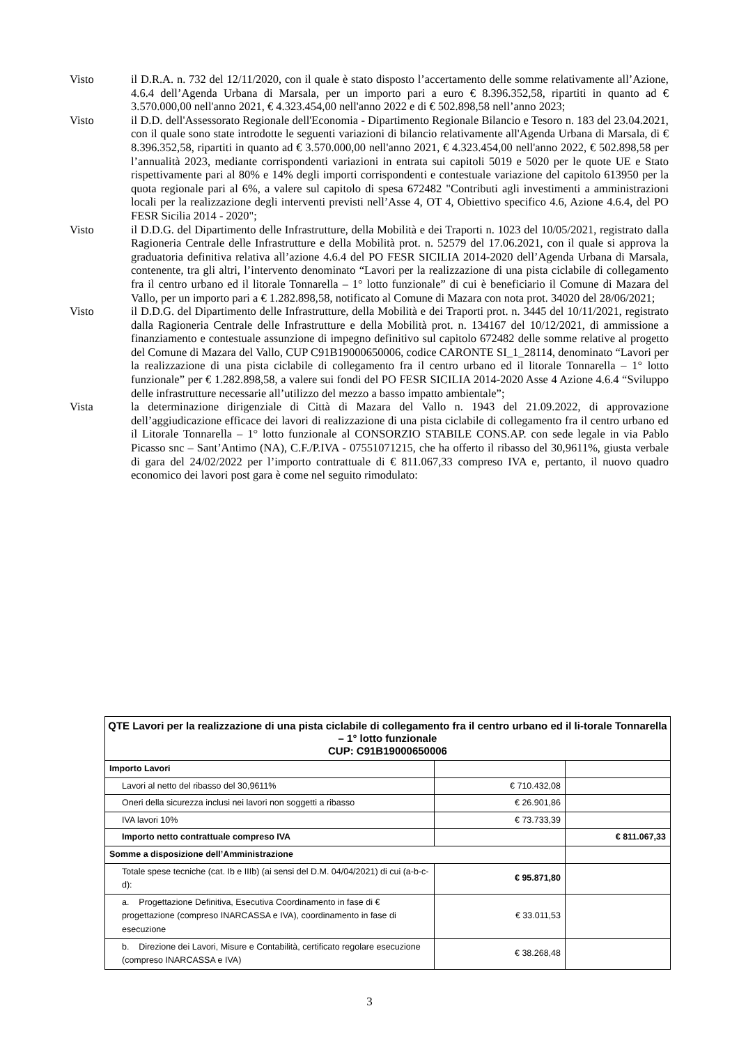Visto il D.R.A. n. 732 del 12/11/2020, con il quale è stato disposto l’accertamento delle somme relativamente all’Azione, 4.6.4 dell’Agenda Urbana di Marsala, per un importo pari a euro € 8.396.352,58, ripartiti in quanto ad € 3.570.000,00 nell'anno 2021, € 4.323.454,00 nell'anno 2022 e di € 502.898,58 nell’anno 2023;
Visto il D.D. dell'Assessorato Regionale dell'Economia - Dipartimento Regionale Bilancio e Tesoro n. 183 del 23.04.2021, con il quale sono state introdotte le seguenti variazioni di bilancio relativamente all'Agenda Urbana di Marsala, di € 8.396.352,58, ripartiti in quanto ad € 3.570.000,00 nell'anno 2021, € 4.323.454,00 nell'anno 2022, € 502.898,58 per l’annualità 2023, mediante corrispondenti variazioni in entrata sui capitoli 5019 e 5020 per le quote UE e Stato rispettivamente pari al 80% e 14% degli importi corrispondenti e contestuale variazione del capitolo 613950 per la quota regionale pari al 6%, a valere sul capitolo di spesa 672482 "Contributi agli investimenti a amministrazioni locali per la realizzazione degli interventi previsti nell’Asse 4, OT 4, Obiettivo specifico 4.6, Azione 4.6.4, del PO FESR Sicilia 2014 - 2020";
Visto il D.D.G. del Dipartimento delle Infrastrutture, della Mobilità e dei Traporti n. 1023 del 10/05/2021, registrato dalla Ragioneria Centrale delle Infrastrutture e della Mobilità prot. n. 52579 del 17.06.2021, con il quale si approva la graduatoria definitiva relativa all’azione 4.6.4 del PO FESR SICILIA 2014-2020 dell’Agenda Urbana di Marsala, contenente, tra gli altri, l’intervento denominato “Lavori per la realizzazione di una pista ciclabile di collegamento fra il centro urbano ed il litorale Tonnarella – 1° lotto funzionale” di cui è beneficiario il Comune di Mazara del Vallo, per un importo pari a € 1.282.898,58, notificato al Comune di Mazara con nota prot. 34020 del 28/06/2021;
Visto il D.D.G. del Dipartimento delle Infrastrutture, della Mobilità e dei Traporti prot. n. 3445 del 10/11/2021, registrato dalla Ragioneria Centrale delle Infrastrutture e della Mobilità prot. n. 134167 del 10/12/2021, di ammissione a finanziamento e contestuale assunzione di impegno definitivo sul capitolo 672482 delle somme relative al progetto del Comune di Mazara del Vallo, CUP C91B19000650006, codice CARONTE SI_1_28114, denominato “Lavori per la realizzazione di una pista ciclabile di collegamento fra il centro urbano ed il litorale Tonnarella – 1° lotto funzionale” per € 1.282.898,58, a valere sui fondi del PO FESR SICILIA 2014-2020 Asse 4 Azione 4.6.4 “Sviluppo delle infrastrutture necessarie all’utilizzo del mezzo a basso impatto ambientale”;
Vista la determinazione dirigenziale di Città di Mazara del Vallo n. 1943 del 21.09.2022, di approvazione dell’aggiudicazione efficace dei lavori di realizzazione di una pista ciclabile di collegamento fra il centro urbano ed il Litorale Tonnarella – 1° lotto funzionale al CONSORZIO STABILE CONS.AP. con sede legale in via Pablo Picasso snc – Sant’Antimo (NA), C.F./P.IVA - 07551071215, che ha offerto il ribasso del 30,9611%, giusta verbale di gara del 24/02/2022 per l’importo contrattuale di € 811.067,33 compreso IVA e, pertanto, il nuovo quadro economico dei lavori post gara è come nel seguito rimodulato:
| QTE Lavori per la realizzazione di una pista ciclabile di collegamento fra il centro urbano ed il li-torale Tonnarella – 1° lotto funzionale CUP: C91B19000650006 | | |
| --- | --- | --- |
| Importo Lavori | | |
| Lavori al netto del ribasso del 30,9611% | € 710.432,08 | |
| Oneri della sicurezza inclusi nei lavori non soggetti a ribasso | € 26.901,86 | |
| IVA lavori 10% | € 73.733,39 | |
| Importo netto contrattuale compreso IVA | | € 811.067,33 |
| Somme a disposizione dell’Amministrazione | | |
| Totale spese tecniche (cat. Ib e IIIb) (ai sensi del D.M. 04/04/2021) di cui (a-b-c-d): | € 95.871,80 | |
| a. Progettazione Definitiva, Esecutiva Coordinamento in fase di € progettazione (compreso INARCASSA e IVA), coordinamento in fase di esecuzione | € 33.011,53 | |
| b. Direzione dei Lavori, Misure e Contabilità, certificato regolare esecuzione (compreso INARCASSA e IVA) | € 38.268,48 | |
3